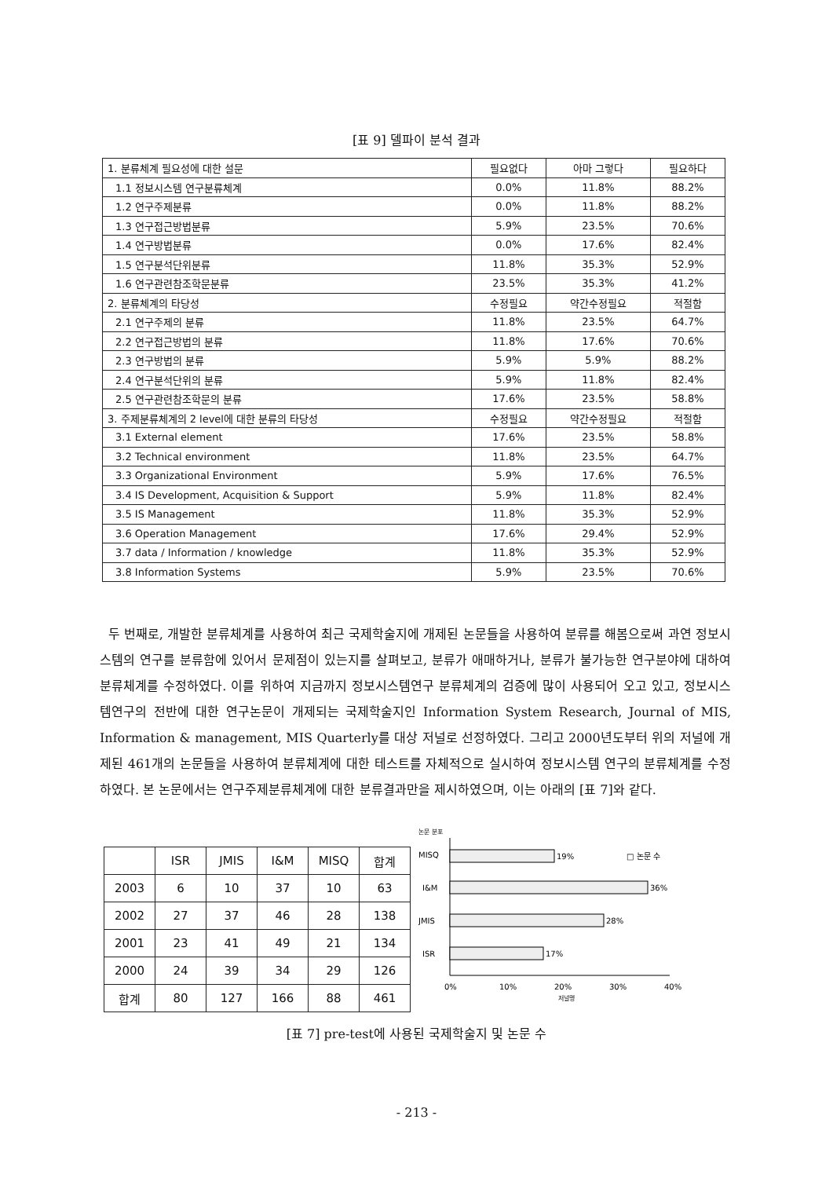[표 9] 델파이 분석 결과
| 1. 분류체계 필요성에 대한 설문 | 필요없다 | 아마 그렇다 | 필요하다 |
| 1.1 정보시스템 연구분류체계 | 0.0% | 11.8% | 88.2% |
| 1.2 연구주제분류 | 0.0% | 11.8% | 88.2% |
| 1.3 연구접근방법분류 | 5.9% | 23.5% | 70.6% |
| 1.4 연구방법분류 | 0.0% | 17.6% | 82.4% |
| 1.5 연구분석단위분류 | 11.8% | 35.3% | 52.9% |
| 1.6 연구관련참조학문분류 | 23.5% | 35.3% | 41.2% |
| 2. 분류체계의 타당성 | 수정필요 | 약간수정필요 | 적절함 |
| 2.1 연구주제의 분류 | 11.8% | 23.5% | 64.7% |
| 2.2 연구접근방법의 분류 | 11.8% | 17.6% | 70.6% |
| 2.3 연구방법의 분류 | 5.9% | 5.9% | 88.2% |
| 2.4 연구분석단위의 분류 | 5.9% | 11.8% | 82.4% |
| 2.5 연구관련참조학문의 분류 | 17.6% | 23.5% | 58.8% |
| 3. 주제분류체계의 2 level에 대한 분류의 타당성 | 수정필요 | 약간수정필요 | 적절함 |
| 3.1 External element | 17.6% | 23.5% | 58.8% |
| 3.2 Technical environment | 11.8% | 23.5% | 64.7% |
| 3.3 Organizational Environment | 5.9% | 17.6% | 76.5% |
| 3.4 IS Development, Acquisition & Support | 5.9% | 11.8% | 82.4% |
| 3.5 IS Management | 11.8% | 35.3% | 52.9% |
| 3.6 Operation Management | 17.6% | 29.4% | 52.9% |
| 3.7 data / Information / knowledge | 11.8% | 35.3% | 52.9% |
| 3.8 Information Systems | 5.9% | 23.5% | 70.6% |
두 번째로, 개발한 분류체계를 사용하여 최근 국제학술지에 개제된 논문들을 사용하여 분류를 해봄으로써 과연 정보시스템의 연구를 분류함에 있어서 문제점이 있는지를 살펴보고, 분류가 애매하거나, 분류가 불가능한 연구분야에 대하여 분류체계를 수정하였다. 이를 위하여 지금까지 정보시스템연구 분류체계의 검증에 많이 사용되어 오고 있고, 정보시스템연구의 전반에 대한 연구논문이 개제되는 국제학술지인 Information System Research, Journal of MIS, Information & management, MIS Quarterly를 대상 저널로 선정하였다. 그리고 2000년도부터 위의 저널에 개제된 461개의 논문들을 사용하여 분류체계에 대한 테스트를 자체적으로 실시하여 정보시스템 연구의 분류체계를 수정하였다. 본 논문에서는 연구주제분류체계에 대한 분류결과만을 제시하였으며, 이는 아래의 [표 7]와 같다.
| | ISR | JMIS | I&M | MISQ | 합계 |
| --- | --- | --- | --- | --- | --- |
| 2003 | 6 | 10 | 37 | 10 | 63 |
| 2002 | 27 | 37 | 46 | 28 | 138 |
| 2001 | 23 | 41 | 49 | 21 | 134 |
| 2000 | 24 | 39 | 34 | 29 | 126 |
| 합계 | 80 | 127 | 166 | 88 | 461 |
논문 분포
MISQ
19%
□ 논문 수
I&M
36%
JMIS
28%
ISR
17%
0%
10%
20%
30%
40%
저널명
[표 7] pre-test에 사용된 국제학술지 및 논문 수
- 213 -